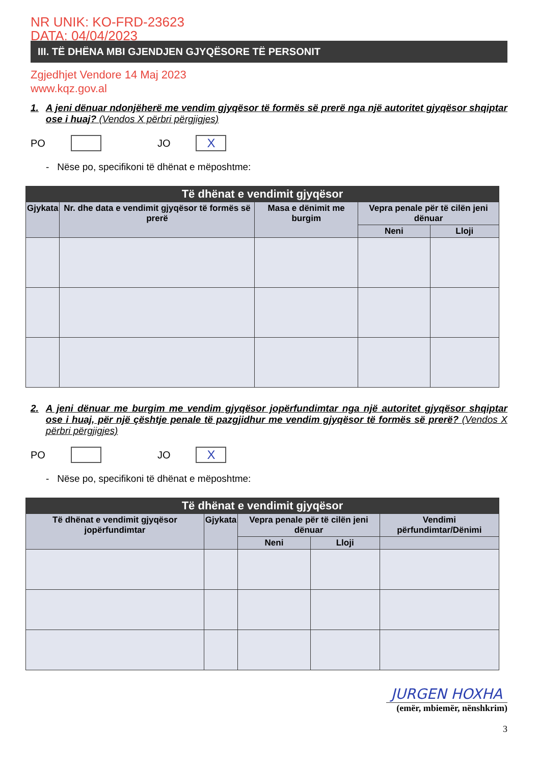NR UNIK: KO-FRD-23623
DATA: 04/04/2023
III. TË DHËNA MBI GJENDJEN GJYQËSORE TË PERSONIT
Zgjedhjet Vendore 14 Maj 2023
www.kqz.gov.al
1. A jeni dënuar ndonjëherë me vendim gjyqësor të formës së prerë nga një autoritet gjyqësor shqiptar ose i huaj? (Vendos X përbri përgjigjes)
PO
JO
X
- Nëse po, specifikoni të dhënat e mëposhtme:
| Të dhënat e vendimit gjyqësor | | | | |
| --- | --- | --- | --- | --- |
| Gjykata | Nr. dhe data e vendimit gjyqësor të formës së prerë | Masa e dënimit me burgim | Vepra penale për të cilën jeni dënuar | |
| | | | Neni | Lloji |
2. A jeni dënuar me burgim me vendim gjyqësor jopërfundimtar nga një autoritet gjyqësor shqiptar ose i huaj, për një çështje penale të pazgjidhur me vendim gjyqësor të formës së prerë? (Vendos X përbri përgjigjes)
PO
JO
X
- Nëse po, specifikoni të dhënat e mëposhtme:
| Të dhënat e vendimit gjyqësor | | | | |
| --- | --- | --- | --- | --- |
| Të dhënat e vendimit gjyqësor jopërfundimtar | Gjykata | Vepra penale për të cilën jeni dënuar | | Vendimi përfundimtar/Dënimi |
| | | Neni | Lloji | |
JURGEN HOXHA
(emër, mbiemër, nënshkrim)
3